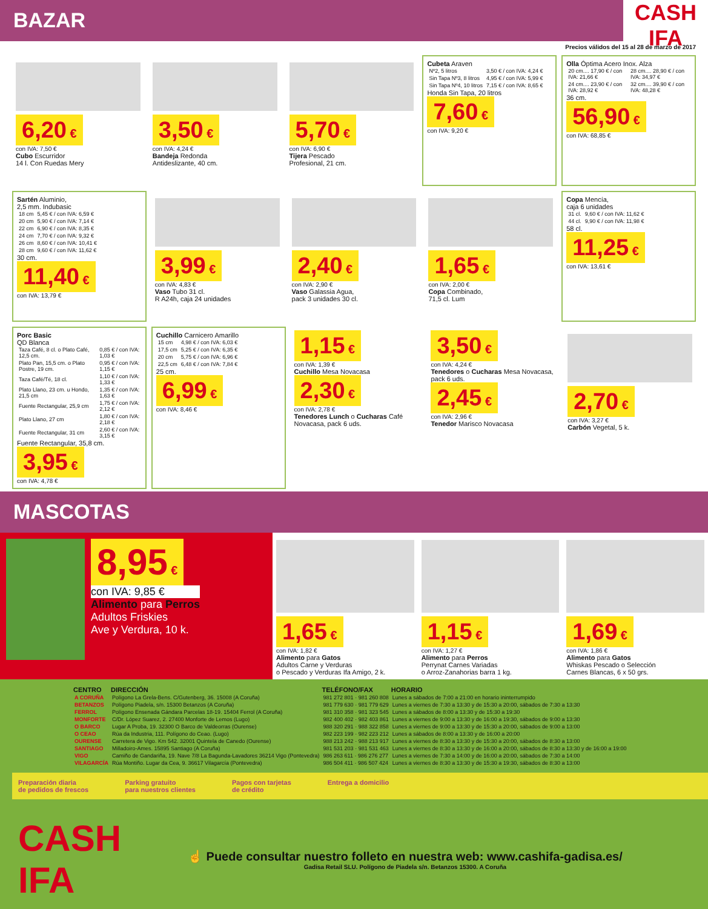BAZAR
CASH IFA
Precios válidos del 15 al 28 de marzo de 2017
6,20 €
con IVA: 7,50 €
Cubo Escurridor
14 l. Con Ruedas Mery
3,50 €
con IVA: 4,24 €
Bandeja Redonda
Antideslizante, 40 cm.
5,70 €
con IVA: 6,90 €
Tijera Pescado
Profesional, 21 cm.
Cubeta Araven
| Nº2, 5 litros | 3,50 € / con IVA: 4,24 € |
| Sin Tapa Nº3, 8 litros | 4,95 € / con IVA: 5,99 € |
| Sin Tapa Nº4, 10 litros | 7,15 € / con IVA: 8,65 € |
Honda Sin Tapa, 20 litros
7,60 €
con IVA: 9,20 €
Olla Óptima Acero Inox. Alza
| 20 cm.... 17,90 € / con IVA: 21,66 € | 28 cm.... 28,90 € / con IVA: 34,97 € |
| 24 cm.... 23,90 € / con IVA: 28,92 € | 32 cm.... 39,90 € / con IVA: 48,28 € |
36 cm.
56,90 €
con IVA: 68,85 €
Sartén Aluminio,
2,5 mm. Indubasic
| 18 cm | 5,45 € / con IVA: 6,59 € |
| 20 cm | 5,90 € / con IVA: 7,14 € |
| 22 cm | 6,90 € / con IVA: 8,35 € |
| 24 cm | 7,70 € / con IVA: 9,32 € |
| 26 cm | 8,60 € / con IVA: 10,41 € |
| 28 cm | 9,60 € / con IVA: 11,62 € |
30 cm.
11,40 €
con IVA: 13,79 €
3,99 €
con IVA: 4,83 €
Vaso Tubo 31 cl.
R A24h, caja 24 unidades
2,40 €
con IVA: 2,90 €
Vaso Galassia Agua,
pack 3 unidades 30 cl.
1,65 €
con IVA: 2,00 €
Copa Combinado,
71,5 cl. Lum
Copa Mencía,
caja 6 unidades
| 31 cl. | 9,60 € / con IVA: 11,62 € |
| 44 cl. | 9,90 € / con IVA: 11,98 € |
58 cl.
11,25 €
con IVA: 13,61 €
Porc Basic
QD Blanca
| Taza Café, 8 cl. o Plato Café, 12,5 cm. | 0,85 € / con IVA: 1,03 € |
| Plato Pan, 15,5 cm. o Plato Postre, 19 cm. | 0,95 € / con IVA: 1,15 € |
| Taza Café/Té, 18 cl. | 1,10 € / con IVA: 1,33 € |
| Plato Llano, 23 cm. u Hondo, 21,5 cm | 1,35 € / con IVA: 1,63 € |
| Fuente Rectangular, 25,9 cm | 1,75 € / con IVA: 2,12 € |
| Plato Llano, 27 cm | 1,80 € / con IVA: 2,18 € |
| Fuente Rectangular, 31 cm | 2,60 € / con IVA: 3,15 € |
Fuente Rectangular, 35,8 cm.
3,95 €
con IVA: 4,78 €
Cuchillo Carnicero Amarillo
| 15 cm | 4,98 € / con IVA: 6,03 € |
| 17,5 cm | 5,25 € / con IVA: 6,35 € |
| 20 cm | 5,75 € / con IVA: 6,96 € |
| 22,5 cm | 6,48 € / con IVA: 7,84 € |
25 cm.
6,99 €
con IVA: 8,46 €
1,15 €
con IVA: 1,39 €
Cuchillo Mesa Novacasa
2,30 €
con IVA: 2,78 €
Tenedores Lunch o Cucharas Café Novacasa, pack 6 uds.
3,50 €
con IVA: 4,24 €
Tenedores o Cucharas Mesa Novacasa, pack 6 uds.
2,45 €
con IVA: 2,96 €
Tenedor Marisco Novacasa
2,70 €
con IVA: 3,27 €
Carbón Vegetal, 5 k.
MASCOTAS
8,95 €
con IVA: 9,85 €
Alimento para Perros
Adultos Friskies
Ave y Verdura, 10 k.
1,65 €
con IVA: 1,82 €
Alimento para Gatos
Adultos Carne y Verduras
o Pescado y Verduras Ifa Amigo, 2 k.
1,15 €
con IVA: 1,27 €
Alimento para Perros
Perrynat Carnes Variadas
o Arroz-Zanahorias barra 1 kg.
1,69 €
con IVA: 1,86 €
Alimento para Gatos
Whiskas Pescado o Selección
Carnes Blancas, 6 x 50 grs.
| CENTRO | DIRECCIÓN | TELÉFONO/FAX | HORARIO |
| --- | --- | --- | --- |
| A CORUÑA | Polígono La Grela-Bens. C/Gutenberg, 36. 15008 (A Coruña) | 981 272 801 · 981 260 808 | Lunes a sábados de 7:00 a 21:00 en horario ininterrumpido |
| BETANZOS | Polígono Piadela, s/n. 15300 Betanzos (A Coruña) | 981 779 630 · 981 779 629 | Lunes a viernes de 7:30 a 13:30 y de 15:30 a 20:00, sábados de 7:30 a 13:30 |
| FERROL | Polígono Ensenada Gándara Parcelas 18-19. 15404 Ferrol (A Coruña) | 981 310 358 · 981 323 545 | Lunes a sábados de 8:00 a 13:30 y de 15:30 a 19:30 |
| MONFORTE | C/Dr. López Suarez, 2. 27400 Monforte de Lemos (Lugo) | 982 400 402 · 982 403 861 | Lunes a viernes de 9:00 a 13:30 y de 16:00 a 19:30, sábados de 9:00 a 13:30 |
| O BARCO | Lugar A Proba, 19. 32300 O Barco de Valdeorras (Ourense) | 988 320 291 · 988 322 858 | Lunes a viernes de 9:00 a 13:30 y de 15:30 a 20:00, sábados de 9:00 a 13:00 |
| O CEAO | Rúa da Industria, 111. Polígono do Ceao. (Lugo) | 982 223 199 · 982 223 212 | Lunes a sábados de 8:00 a 13:30 y de 16:00 a 20:00 |
| OURENSE | Carretera de Vigo. Km 542. 32001 Quintela de Canedo (Ourense) | 988 213 242 · 988 213 917 | Lunes a viernes de 8:30 a 13:30 y de 15:30 a 20:00, sábados de 8:30 a 13:00 |
| SANTIAGO | Milladoiro-Ames. 15895 Santiago (A Coruña) | 981 531 203 · 981 531 463 | Lunes a viernes de 8:30 a 13:30 y de 16:00 a 20:00, sábados de 8:30 a 13:30 y de 16:00 a 19:00 |
| VIGO | Camiño de Gandariña, 19. Nave 7/8 La Bagunda-Lavadores 36214 Vigo (Pontevedra) | 986 263 611 · 986 276 277 | Lunes a viernes de 7:30 a 14:00 y de 16:00 a 20:00, sábados de 7:30 a 14:00 |
| VILAGARCÍA | Rúa Montiño. Lugar da Cea, 9. 36617 Vilagarcía (Pontevedra) | 986 504 411 · 986 507 424 | Lunes a viernes de 8:30 a 13:30 y de 15:30 a 19:30, sábados de 8:30 a 13:00 |
Preparación diaria
de pedidos de frescos Parking gratuito
para nuestros clientes Pagos con tarjetas
de crédito Entrega a domicilio
CASH IFA
☝ Puede consultar nuestro folleto en nuestra web: www.cashifa-gadisa.es/
Gadisa Retail SLU. Polígono de Piadela s/n. Betanzos 15300. A Coruña